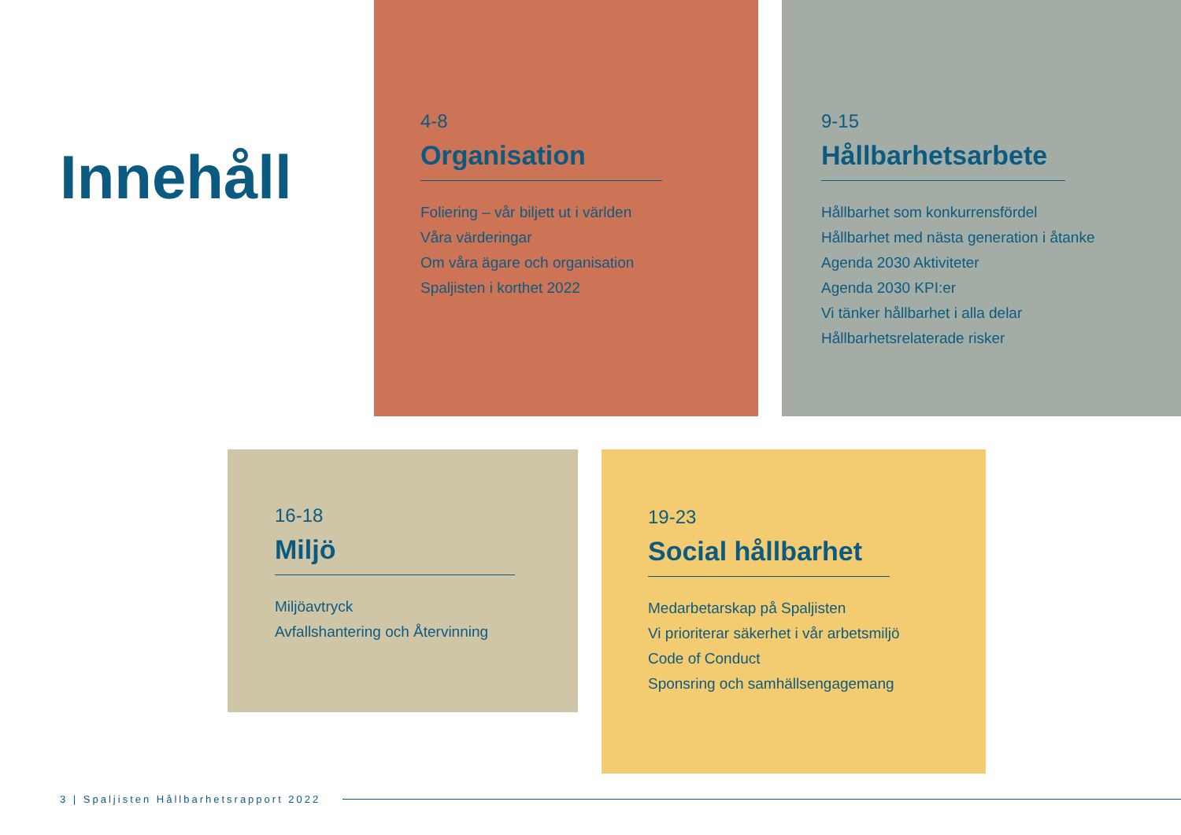Innehåll
4-8
Organisation
Foliering – vår biljett ut i världen
Våra värderingar
Om våra ägare och organisation
Spaljisten i korthet 2022
9-15
Hållbarhetsarbete
Hållbarhet som konkurrensfördel
Hållbarhet med nästa generation i åtanke
Agenda 2030 Aktiviteter
Agenda 2030 KPI:er
Vi tänker hållbarhet i alla delar
Hållbarhetsrelaterade risker
16-18
Miljö
Miljöavtryck
Avfallshantering och Återvinning
19-23
Social hållbarhet
Medarbetarskap på Spaljisten
Vi prioriterar säkerhet i vår arbetsmiljö
Code of Conduct
Sponsring och samhällsengagemang
3 | Spaljisten Hållbarhetsrapport 2022